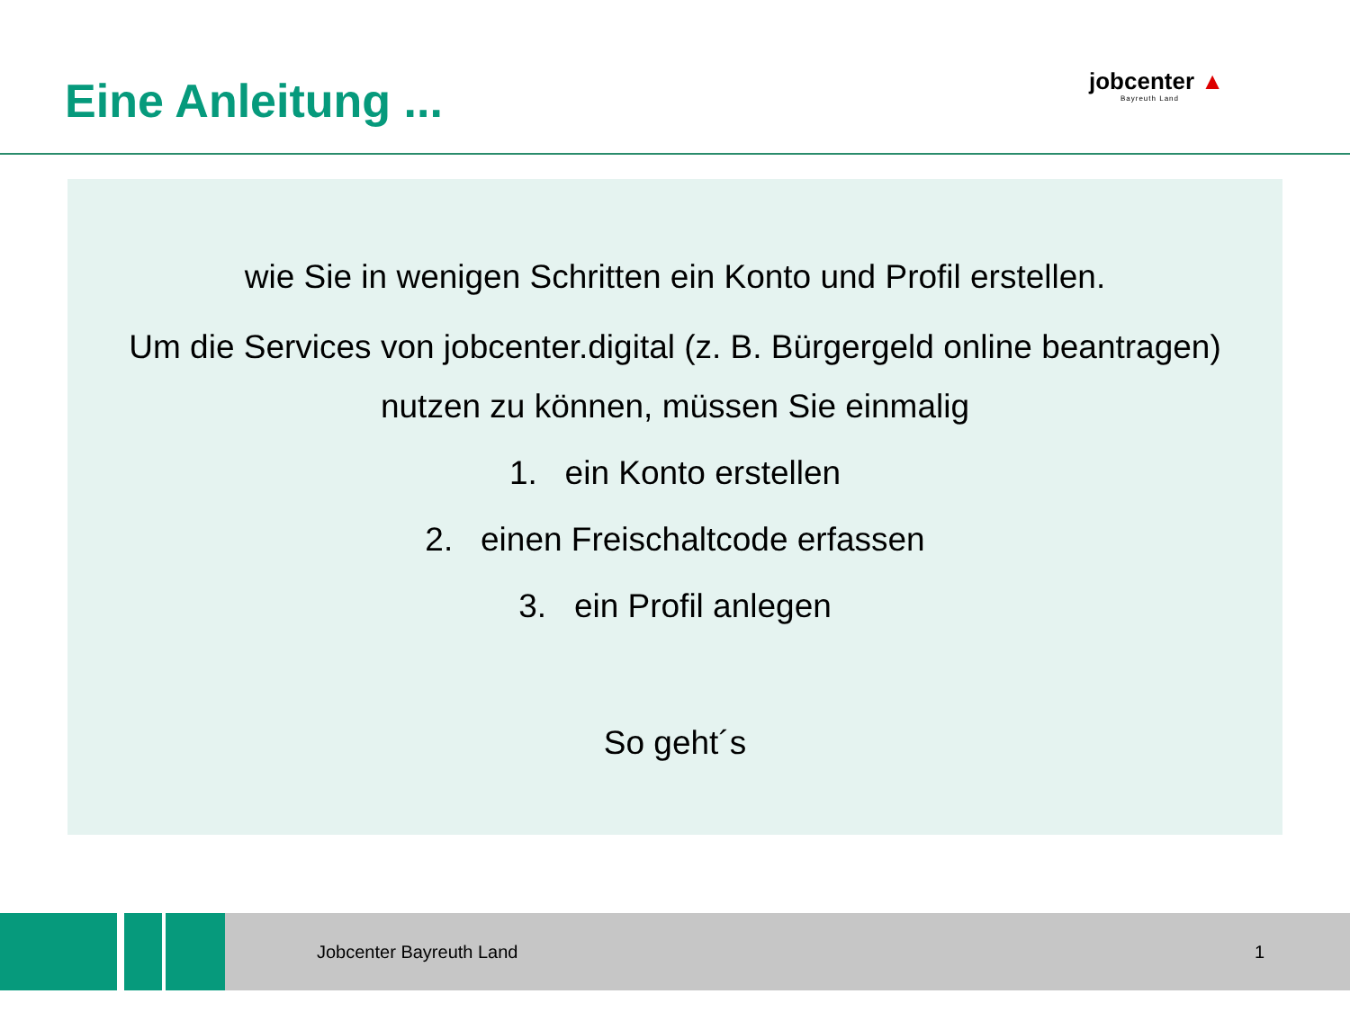Eine Anleitung ...
jobcenter ▲
Bayreuth Land
wie Sie in wenigen Schritten ein Konto und Profil erstellen.
Um die Services von jobcenter.digital (z. B. Bürgergeld online beantragen)
nutzen zu können, müssen Sie einmalig
1. ein Konto erstellen
2. einen Freischaltcode erfassen
3. ein Profil anlegen
So geht´s
Jobcenter Bayreuth Land 1